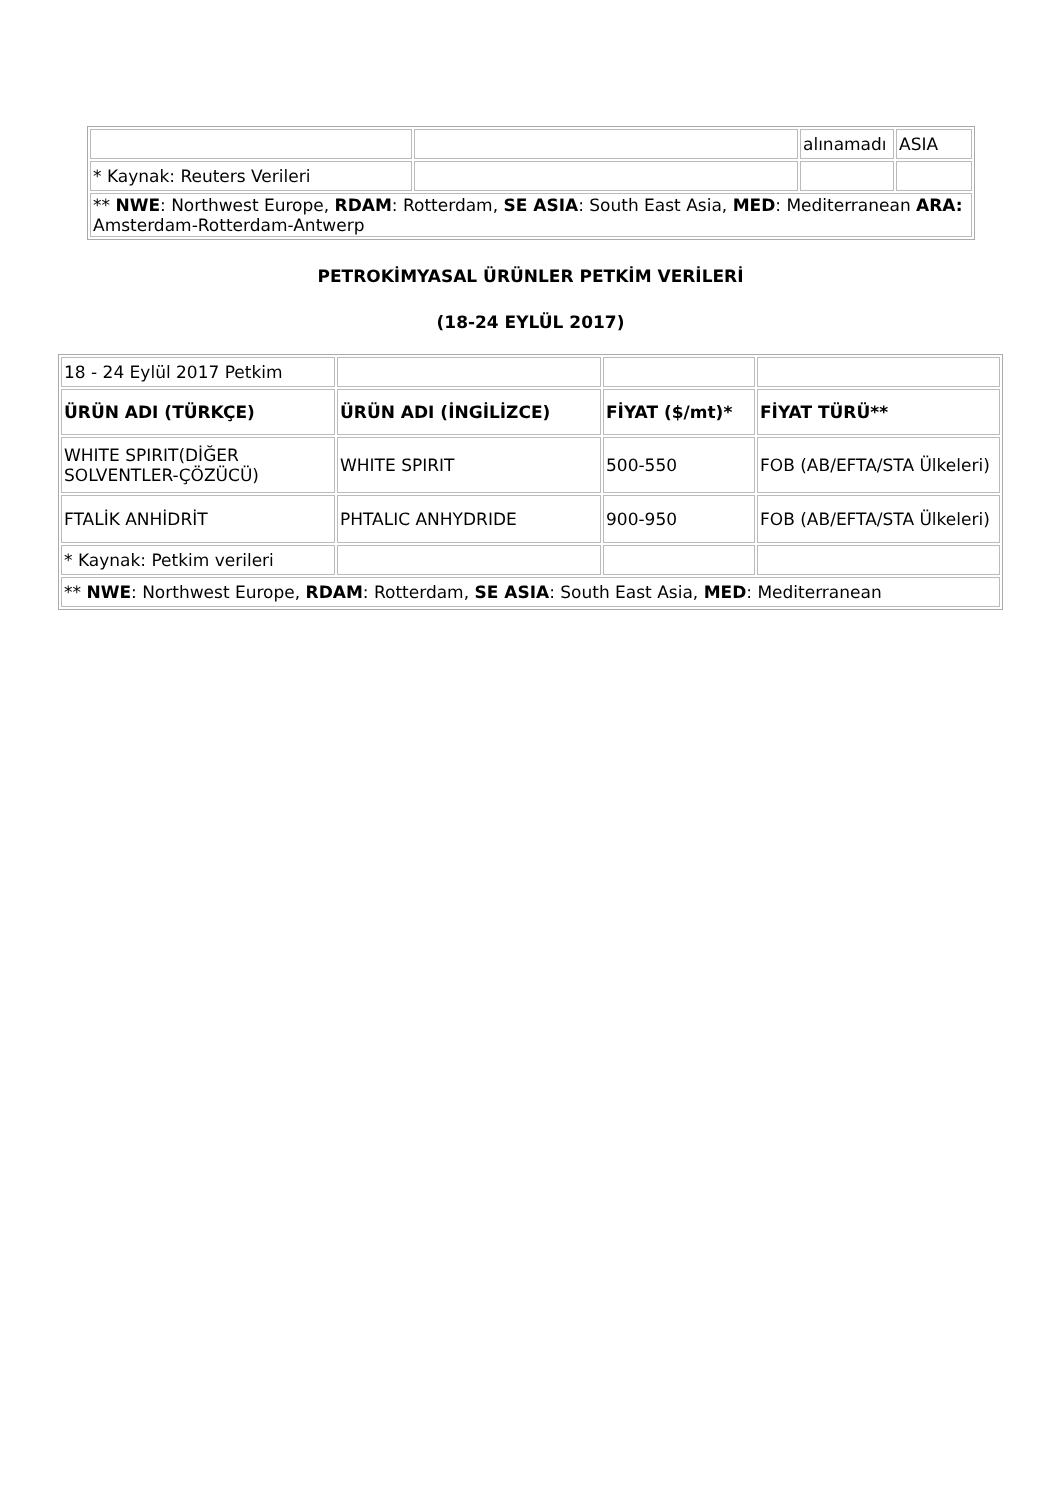| | | alınamadı | ASIA |
| * Kaynak: Reuters Verileri | | | |
| ** NWE : Northwest Europe, RDAM : Rotterdam, SE ASIA : South East Asia, MED : Mediterranean ARA: Amsterdam-Rotterdam-Antwerp | | | |
PETROKİMYASAL ÜRÜNLER PETKİM VERİLERİ
(18-24 EYLÜL 2017)
| 18 - 24 Eylül 2017 Petkim | | | |
| ÜRÜN ADI (TÜRKÇE) | ÜRÜN ADI (İNGİLİZCE) | FİYAT ($/mt)* | FİYAT TÜRÜ** |
| WHITE SPIRIT(DİĞER SOLVENTLER-ÇÖZÜCÜ) | WHITE SPIRIT | 500-550 | FOB (AB/EFTA/STA Ülkeleri) |
| FTALİK ANHİDRİT | PHTALIC ANHYDRIDE | 900-950 | FOB (AB/EFTA/STA Ülkeleri) |
| * Kaynak: Petkim verileri | | | |
| ** NWE : Northwest Europe, RDAM : Rotterdam, SE ASIA : South East Asia, MED : Mediterranean | | | |